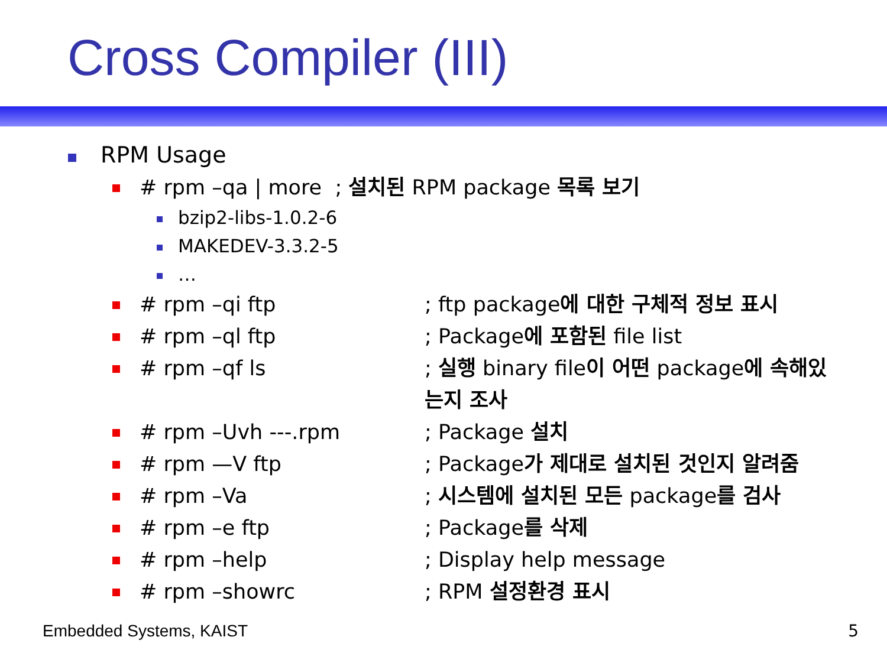Cross Compiler (III)
RPM Usage
# rpm –qa | more ; 설치된 RPM package 목록 보기
bzip2-libs-1.0.2-6
MAKEDEV-3.3.2-5
…
# rpm –qi ftp; ftp package에 대한 구체적 정보 표시
# rpm –ql ftp; Package에 포함된 file list
# rpm –qf ls; 실행 binary file이 어떤 package에 속해있는지 조사
# rpm –Uvh ---.rpm; Package 설치
# rpm —V ftp; Package가 제대로 설치된 것인지 알려줌
# rpm –Va; 시스템에 설치된 모든 package를 검사
# rpm –e ftp; Package를 삭제
# rpm –help; Display help message
# rpm –showrc; RPM 설정환경 표시
Embedded Systems, KAIST 5